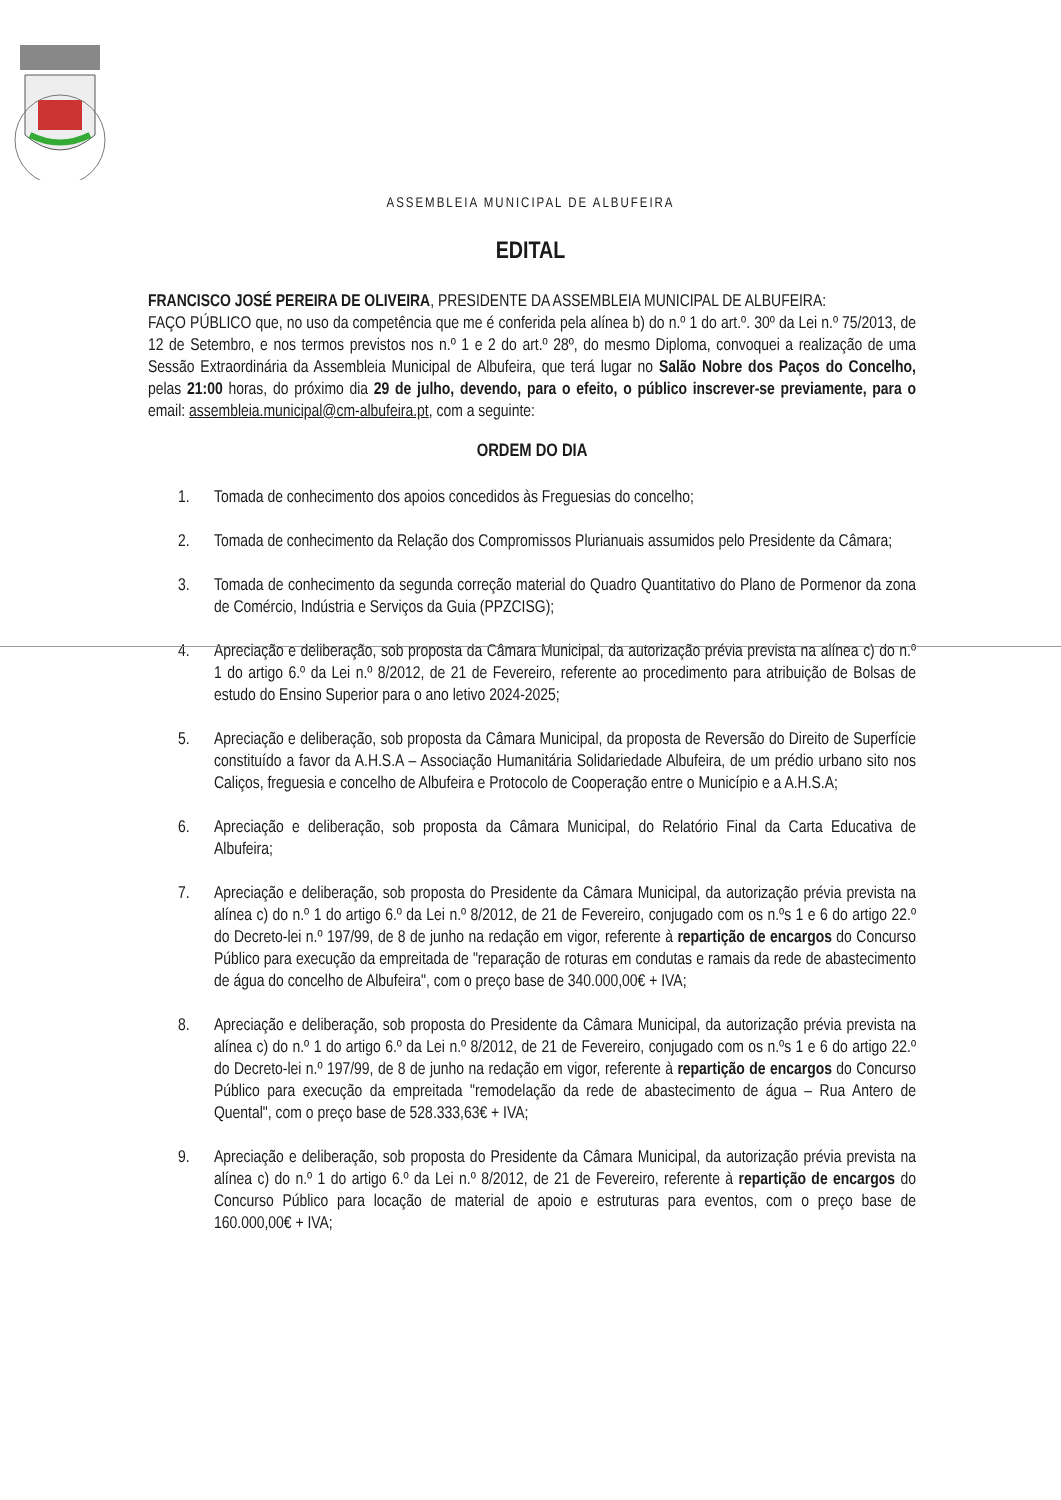ASSEMBLEIA MUNICIPAL DE ALBUFEIRA
EDITAL
FRANCISCO JOSÉ PEREIRA DE OLIVEIRA, PRESIDENTE DA ASSEMBLEIA MUNICIPAL DE ALBUFEIRA:
FAÇO PÚBLICO que, no uso da competência que me é conferida pela alínea b) do n.º 1 do art.º. 30º da Lei n.º 75/2013, de 12 de Setembro, e nos termos previstos nos n.º 1 e 2 do art.º 28º, do mesmo Diploma, convoquei a realização de uma Sessão Extraordinária da Assembleia Municipal de Albufeira, que terá lugar no Salão Nobre dos Paços do Concelho, pelas 21:00 horas, do próximo dia 29 de julho, devendo, para o efeito, o público inscrever-se previamente, para o email: assembleia.municipal@cm-albufeira.pt, com a seguinte:
ORDEM DO DIA
1. Tomada de conhecimento dos apoios concedidos às Freguesias do concelho;
2. Tomada de conhecimento da Relação dos Compromissos Plurianuais assumidos pelo Presidente da Câmara;
3. Tomada de conhecimento da segunda correção material do Quadro Quantitativo do Plano de Pormenor da zona de Comércio, Indústria e Serviços da Guia (PPZCISG);
4. Apreciação e deliberação, sob proposta da Câmara Municipal, da autorização prévia prevista na alínea c) do n.º 1 do artigo 6.º da Lei n.º 8/2012, de 21 de Fevereiro, referente ao procedimento para atribuição de Bolsas de estudo do Ensino Superior para o ano letivo 2024-2025;
5. Apreciação e deliberação, sob proposta da Câmara Municipal, da proposta de Reversão do Direito de Superfície constituído a favor da A.H.S.A – Associação Humanitária Solidariedade Albufeira, de um prédio urbano sito nos Caliços, freguesia e concelho de Albufeira e Protocolo de Cooperação entre o Município e a A.H.S.A;
6. Apreciação e deliberação, sob proposta da Câmara Municipal, do Relatório Final da Carta Educativa de Albufeira;
7. Apreciação e deliberação, sob proposta do Presidente da Câmara Municipal, da autorização prévia prevista na alínea c) do n.º 1 do artigo 6.º da Lei n.º 8/2012, de 21 de Fevereiro, conjugado com os n.ºs 1 e 6 do artigo 22.º do Decreto-lei n.º 197/99, de 8 de junho na redação em vigor, referente à repartição de encargos do Concurso Público para execução da empreitada de "reparação de roturas em condutas e ramais da rede de abastecimento de água do concelho de Albufeira", com o preço base de 340.000,00€ + IVA;
8. Apreciação e deliberação, sob proposta do Presidente da Câmara Municipal, da autorização prévia prevista na alínea c) do n.º 1 do artigo 6.º da Lei n.º 8/2012, de 21 de Fevereiro, conjugado com os n.ºs 1 e 6 do artigo 22.º do Decreto-lei n.º 197/99, de 8 de junho na redação em vigor, referente à repartição de encargos do Concurso Público para execução da empreitada "remodelação da rede de abastecimento de água – Rua Antero de Quental", com o preço base de 528.333,63€ + IVA;
9. Apreciação e deliberação, sob proposta do Presidente da Câmara Municipal, da autorização prévia prevista na alínea c) do n.º 1 do artigo 6.º da Lei n.º 8/2012, de 21 de Fevereiro, referente à repartição de encargos do Concurso Público para locação de material de apoio e estruturas para eventos, com o preço base de 160.000,00€ + IVA;